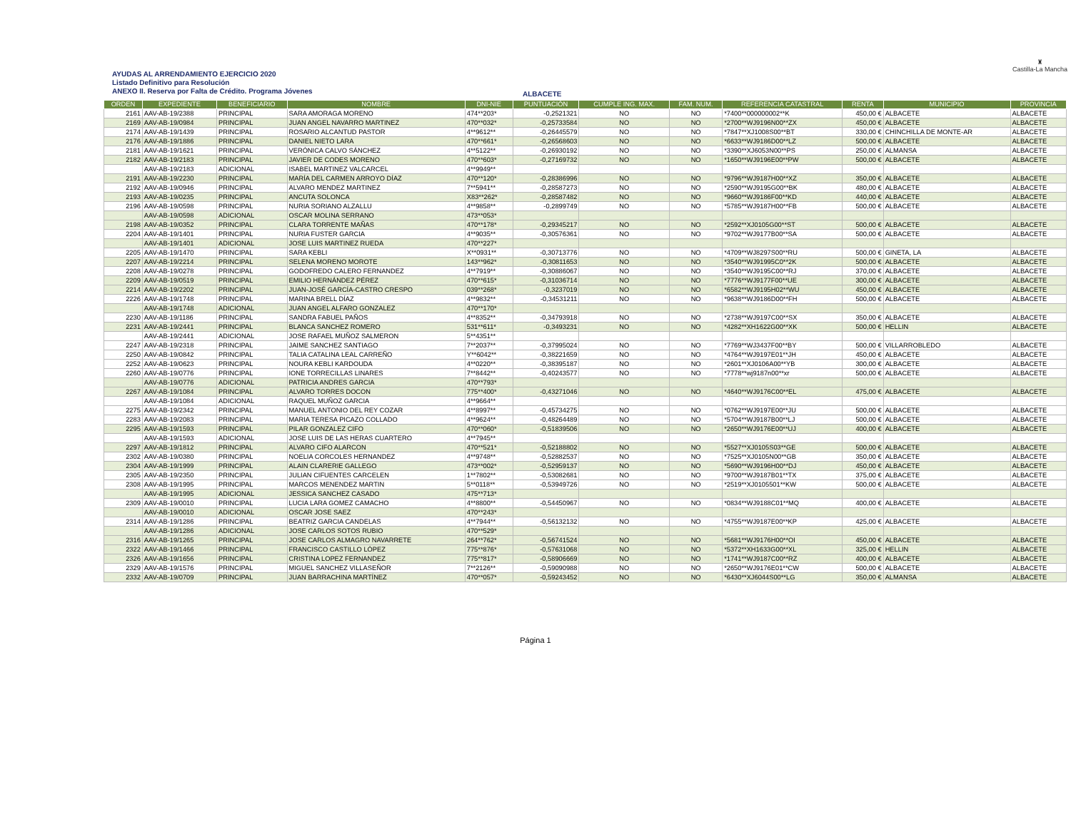AYUDAS AL ARRENDAMIENTO EJERCICIO 2020
Listado Definitivo para Resolución
ANEXO II. Reserva por Falta de Crédito. Programa Jóvenes
ALBACETE
♜
Castilla-La Mancha
| ORDEN | EXPEDIENTE | BENEFICIARIO | NOMBRE | DNI-NIE | PUNTUACIÓN | CUMPLE ING. MAX. | FAM. NUM. | REFERENCIA CATASTRAL | RENTA | MUNICIPIO | PROVINCIA |
| --- | --- | --- | --- | --- | --- | --- | --- | --- | --- | --- | --- |
| 2161 | AAV-AB-19/2388 | PRINCIPAL | SARA AMORAGA MORENO | 474**203* | -0,2521321 | NO | NO | *7400**000000002**K | 450,00 € | ALBACETE | ALBACETE |
| 2169 | AAV-AB-19/0984 | PRINCIPAL | JUAN ANGEL NAVARRO MARTINEZ | 470**032* | -0,25733584 | NO | NO | *2700**WJ9196N00**ZX | 450,00 € | ALBACETE | ALBACETE |
| 2174 | AAV-AB-19/1439 | PRINCIPAL | ROSARIO ALCANTUD PASTOR | 4**9612** | -0,26445579 | NO | NO | *7847**XJ1008S00**BT | 330,00 € | CHINCHILLA DE MONTE-AR | ALBACETE |
| 2176 | AAV-AB-19/1886 | PRINCIPAL | DANIEL NIETO LARA | 470**661* | -0,26568603 | NO | NO | *6633**WJ9186D00**LZ | 500,00 € | ALBACETE | ALBACETE |
| 2181 | AAV-AB-19/1621 | PRINCIPAL | VERÓNICA CALVO SÁNCHEZ | 4**5122** | -0,26930192 | NO | NO | *3390**XJ6053N00**PS | 250,00 € | ALMANSA | ALBACETE |
| 2182 | AAV-AB-19/2183 | PRINCIPAL | JAVIER DE CODES MORENO | 470**603* | -0,27169732 | NO | NO | *1650**WJ9196E00**PW | 500,00 € | ALBACETE | ALBACETE |
| | AAV-AB-19/2183 | ADICIONAL | ISABEL MARTINEZ VALCARCEL | 4**9949** | | | | | | | |
| 2191 | AAV-AB-19/2230 | PRINCIPAL | MARÍA DEL CARMEN ARROYO DÍAZ | 470**120* | -0,28386996 | NO | NO | *9796**WJ9187H00**XZ | 350,00 € | ALBACETE | ALBACETE |
| 2192 | AAV-AB-19/0946 | PRINCIPAL | ALVARO MENDEZ MARTINEZ | 7**5941** | -0,28587273 | NO | NO | *2590**WJ9195G00**BK | 480,00 € | ALBACETE | ALBACETE |
| 2193 | AAV-AB-19/0235 | PRINCIPAL | ANCUTA SOLONCA | X83**262* | -0,28587482 | NO | NO | *9660**WJ9186F00**KD | 440,00 € | ALBACETE | ALBACETE |
| 2196 | AAV-AB-19/0598 | PRINCIPAL | NURIA SORIANO ALZALLU | 4**9858** | -0,2899749 | NO | NO | *5785**WJ9187H00**FB | 500,00 € | ALBACETE | ALBACETE |
| | AAV-AB-19/0598 | ADICIONAL | OSCAR MOLINA SERRANO | 473**053* | | | | | | | |
| 2198 | AAV-AB-19/0352 | PRINCIPAL | CLARA TORRENTE MAÑAS | 470**178* | -0,29345217 | NO | NO | *2592**XJ0105G00**ST | 500,00 € | ALBACETE | ALBACETE |
| 2204 | AAV-AB-19/1401 | PRINCIPAL | NURIA FUSTER GARCIA | 4**9035** | -0,30576361 | NO | NO | *9702**WJ9177B00**SA | 500,00 € | ALBACETE | ALBACETE |
| | AAV-AB-19/1401 | ADICIONAL | JOSE LUIS MARTINEZ RUEDA | 470**227* | | | | | | | |
| 2205 | AAV-AB-19/1470 | PRINCIPAL | SARA KEBLI | X**0931** | -0,30713776 | NO | NO | *4709**WJ8297S00**RU | 500,00 € | GINETA, LA | ALBACETE |
| 2207 | AAV-AB-19/2214 | PRINCIPAL | SELENA MORENO MOROTE | 143**962* | -0,30811653 | NO | NO | *3540**WJ91995C0**2K | 500,00 € | ALBACETE | ALBACETE |
| 2208 | AAV-AB-19/0278 | PRINCIPAL | GODOFREDO CALERO FERNANDEZ | 4**7919** | -0,30886067 | NO | NO | *3540**WJ9195C00**RJ | 370,00 € | ALBACETE | ALBACETE |
| 2209 | AAV-AB-19/0519 | PRINCIPAL | EMILIO HERNÁNDEZ PÉREZ | 470**615* | -0,31036714 | NO | NO | *7776**WJ9177F00**UE | 300,00 € | ALBACETE | ALBACETE |
| 2214 | AAV-AB-19/2202 | PRINCIPAL | JUAN-JOSÉ GARCÍA-CASTRO CRESPO | 039**268* | -0,3237019 | NO | NO | *6582**WJ9195H02**WU | 450,00 € | ALBACETE | ALBACETE |
| 2226 | AAV-AB-19/1748 | PRINCIPAL | MARINA BRELL DÍAZ | 4**9832** | -0,34531211 | NO | NO | *9638**WJ9186D00**FH | 500,00 € | ALBACETE | ALBACETE |
| | AAV-AB-19/1748 | ADICIONAL | JUAN ANGEL ALFARO GONZALEZ | 470**170* | | | | | | | |
| 2230 | AAV-AB-19/1186 | PRINCIPAL | SANDRA FABUEL PAÑOS | 4**8352** | -0,34793918 | NO | NO | *2738**WJ9197C00**SX | 350,00 € | ALBACETE | ALBACETE |
| 2231 | AAV-AB-19/2441 | PRINCIPAL | BLANCA SANCHEZ ROMERO | 531**611* | -0,3493231 | NO | NO | *4282**XH1622G00**XK | 500,00 € | HELLIN | ALBACETE |
| | AAV-AB-19/2441 | ADICIONAL | JOSE RAFAEL MUÑOZ SALMERON | 5**4351** | | | | | | | |
| 2247 | AAV-AB-19/2318 | PRINCIPAL | JAIME SANCHEZ SANTIAGO | 7**2037** | -0,37995024 | NO | NO | *7769**WJ3437F00**BY | 500,00 € | VILLARROBLEDO | ALBACETE |
| 2250 | AAV-AB-19/0842 | PRINCIPAL | TALIA CATALINA LEAL CARREÑO | Y**6042** | -0,38221659 | NO | NO | *4764**WJ9197E01**JH | 450,00 € | ALBACETE | ALBACETE |
| 2252 | AAV-AB-19/0623 | PRINCIPAL | NOURA KEBLI KARDOUDA | 4**0220** | -0,38395187 | NO | NO | *2601**XJ0106A00**YB | 300,00 € | ALBACETE | ALBACETE |
| 2260 | AAV-AB-19/0776 | PRINCIPAL | IONE TORRECILLAS LINARES | 7**8442** | -0,40243577 | NO | NO | *7778**wj9187n00**xr | 500,00 € | ALBACETE | ALBACETE |
| | AAV-AB-19/0776 | ADICIONAL | PATRICIA ANDRES GARCIA | 470**793* | | | | | | | |
| 2267 | AAV-AB-19/1084 | PRINCIPAL | ALVARO TORRES DOCON | 775**400* | -0,43271046 | NO | NO | *4640**WJ9176C00**EL | 475,00 € | ALBACETE | ALBACETE |
| | AAV-AB-19/1084 | ADICIONAL | RAQUEL MUÑOZ GARCIA | 4**9664** | | | | | | | |
| 2275 | AAV-AB-19/2342 | PRINCIPAL | MANUEL ANTONIO DEL REY COZAR | 4**8997** | -0,45734275 | NO | NO | *0762**WJ9197E00**JU | 500,00 € | ALBACETE | ALBACETE |
| 2283 | AAV-AB-19/2083 | PRINCIPAL | MARIA TERESA PICAZO COLLADO | 4**9624** | -0,48264489 | NO | NO | *5704**WJ9187B00**LJ | 500,00 € | ALBACETE | ALBACETE |
| 2295 | AAV-AB-19/1593 | PRINCIPAL | PILAR GONZALEZ CIFO | 470**060* | -0,51839506 | NO | NO | *2650**WJ9176E00**UJ | 400,00 € | ALBACETE | ALBACETE |
| | AAV-AB-19/1593 | ADICIONAL | JOSE LUIS DE LAS HERAS CUARTERO | 4**7945** | | | | | | | |
| 2297 | AAV-AB-19/1812 | PRINCIPAL | ALVARO CIFO ALARCON | 470**521* | -0,52188802 | NO | NO | *5527**XJ0105S03**GE | 500,00 € | ALBACETE | ALBACETE |
| 2302 | AAV-AB-19/0380 | PRINCIPAL | NOELIA CORCOLES HERNANDEZ | 4**9748** | -0,52882537 | NO | NO | *7525**XJ0105N00**GB | 350,00 € | ALBACETE | ALBACETE |
| 2304 | AAV-AB-19/1999 | PRINCIPAL | ALAIN CLARERIE GALLEGO | 473**002* | -0,52959137 | NO | NO | *5690**WJ9196H00**DJ | 450,00 € | ALBACETE | ALBACETE |
| 2305 | AAV-AB-19/2350 | PRINCIPAL | JULIAN CIFUENTES CARCELEN | 1**7802** | -0,53082681 | NO | NO | *9700**WJ9187B01**TX | 375,00 € | ALBACETE | ALBACETE |
| 2308 | AAV-AB-19/1995 | PRINCIPAL | MARCOS MENENDEZ MARTIN | 5**0118** | -0,53949726 | NO | NO | *2519**XJ0105501**KW | 500,00 € | ALBACETE | ALBACETE |
| | AAV-AB-19/1995 | ADICIONAL | JESSICA SANCHEZ CASADO | 475**713* | | | | | | | |
| 2309 | AAV-AB-19/0010 | PRINCIPAL | LUCIA LARA GOMEZ CAMACHO | 4**8800** | -0,54450967 | NO | NO | *0834**WJ9188C01**MQ | 400,00 € | ALBACETE | ALBACETE |
| | AAV-AB-19/0010 | ADICIONAL | OSCAR JOSE SAEZ | 470**243* | | | | | | | |
| 2314 | AAV-AB-19/1286 | PRINCIPAL | BEATRIZ GARCIA CANDELAS | 4**7944** | -0,56132132 | NO | NO | *4755**WJ9187E00**KP | 425,00 € | ALBACETE | ALBACETE |
| | AAV-AB-19/1286 | ADICIONAL | JOSE CARLOS SOTOS RUBIO | 470**529* | | | | | | | |
| 2316 | AAV-AB-19/1265 | PRINCIPAL | JOSE CARLOS ALMAGRO NAVARRETE | 264**762* | -0,56741524 | NO | NO | *5681**WJ9176H00**OI | 450,00 € | ALBACETE | ALBACETE |
| 2322 | AAV-AB-19/1466 | PRINCIPAL | FRANCISCO CASTILLO LÓPEZ | 775**876* | -0,57631068 | NO | NO | *5372**XH1633G00**XL | 325,00 € | HELLIN | ALBACETE |
| 2326 | AAV-AB-19/1656 | PRINCIPAL | CRISTINA LOPEZ FERNANDEZ | 775**817* | -0,58906669 | NO | NO | *1741**WJ9187C00**RZ | 400,00 € | ALBACETE | ALBACETE |
| 2329 | AAV-AB-19/1576 | PRINCIPAL | MIGUEL SANCHEZ VILLASEÑOR | 7**2126** | -0,59090988 | NO | NO | *2650**WJ9176E01**CW | 500,00 € | ALBACETE | ALBACETE |
| 2332 | AAV-AB-19/0709 | PRINCIPAL | JUAN BARRACHINA MARTÍNEZ | 470**057* | -0,59243452 | NO | NO | *6430**XJ6044S00**LG | 350,00 € | ALMANSA | ALBACETE |
Página 1